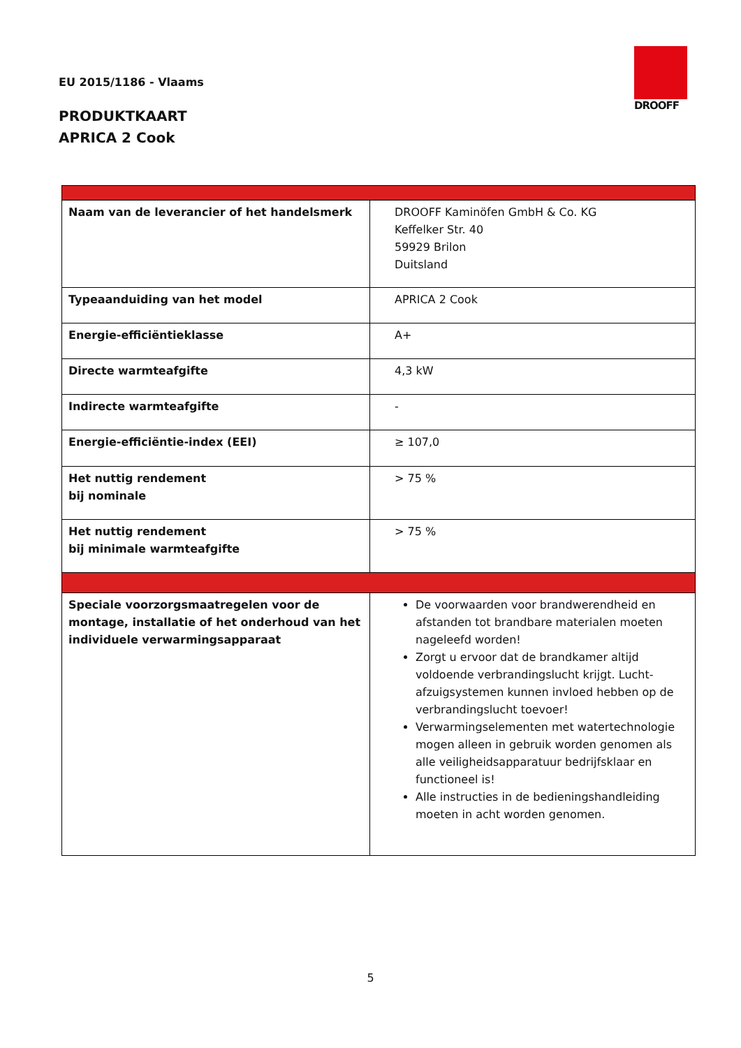EU 2015/1186 - Vlaams
PRODUKTKAART
APRICA 2 Cook
DROOFF
| Naam van de leverancier of het handelsmerk | DROOFF Kaminöfen GmbH & Co. KG Keffelker Str. 40 59929 Brilon Duitsland |
| Typeaanduiding van het model | APRICA 2 Cook |
| Energie-efficiëntieklasse | A+ |
| Directe warmteafgifte | 4,3 kW |
| Indirecte warmteafgifte | - |
| Energie-efficiëntie-index (EEI) | ≥ 107,0 |
| Het nuttig rendement bij nominale | > 75 % |
| Het nuttig rendement bij minimale warmteafgifte | > 75 % |
| Speciale voorzorgsmaatregelen voor de montage, installatie of het onderhoud van het individuele verwarmingsapparaat | De voorwaarden voor brandwerendheid en afstanden tot brandbare materialen moeten nageleefd worden! Zorgt u ervoor dat de brandkamer altijd voldoende verbrandingslucht krijgt. Lucht-afzuigsystemen kunnen invloed hebben op de verbrandingslucht toevoer! Verwarmingselementen met watertechnologie mogen alleen in gebruik worden genomen als alle veiligheidsapparatuur bedrijfsklaar en functioneel is! Alle instructies in de bedieningshandleiding moeten in acht worden genomen. |
5